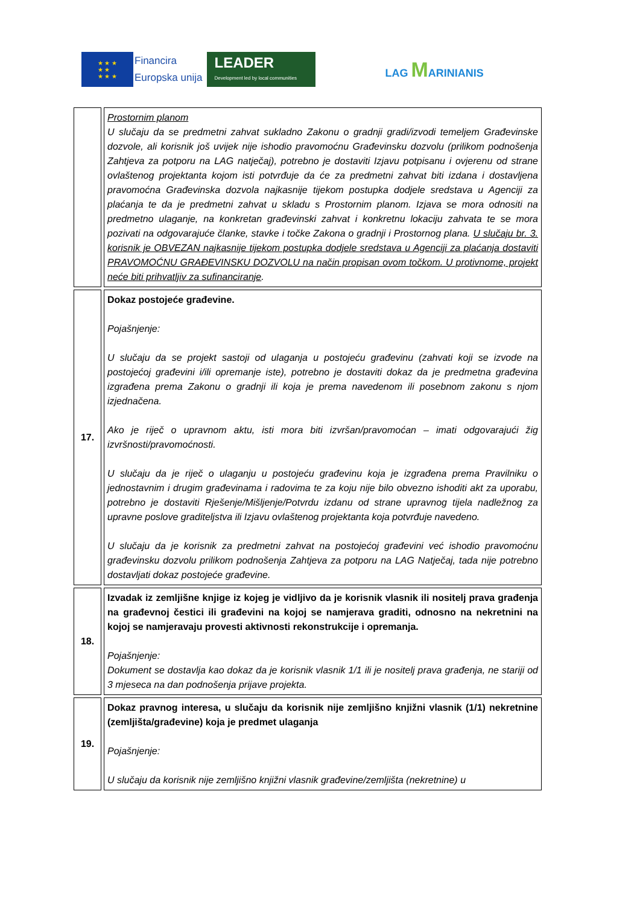★ ★ ★
★ ★
★ ★ ★
Financira
Europska unija
LEADER
Development led by local communities
LAG MARINIANIS
| | Prostornim planom U slučaju da se predmetni zahvat sukladno Zakonu o gradnji gradi/izvodi temeljem Građevinske dozvole, ali korisnik još uvijek nije ishodio pravomoćnu Građevinsku dozvolu (prilikom podnošenja Zahtjeva za potporu na LAG natječaj), potrebno je dostaviti Izjavu potpisanu i ovjerenu od strane ovlaštenog projektanta kojom isti potvrđuje da će za predmetni zahvat biti izdana i dostavljena pravomoćna Građevinska dozvola najkasnije tijekom postupka dodjele sredstava u Agenciji za plaćanja te da je predmetni zahvat u skladu s Prostornim planom. Izjava se mora odnositi na predmetno ulaganje, na konkretan građevinski zahvat i konkretnu lokaciju zahvata te se mora pozivati na odgovarajuće članke, stavke i točke Zakona o gradnji i Prostornog plana. U slučaju br. 3. korisnik je OBVEZAN najkasnije tijekom postupka dodjele sredstava u Agenciji za plaćanja dostaviti PRAVOMOĆNU GRAĐEVINSKU DOZVOLU na način propisan ovom točkom. U protivnome, projekt neće biti prihvatljiv za sufinanciranje . |
| 17. | Dokaz postojeće građevine. Pojašnjenje: U slučaju da se projekt sastoji od ulaganja u postojeću građevinu (zahvati koji se izvode na postojećoj građevini i/ili opremanje iste), potrebno je dostaviti dokaz da je predmetna građevina izgrađena prema Zakonu o gradnji ili koja je prema navedenom ili posebnom zakonu s njom izjednačena. Ako je riječ o upravnom aktu, isti mora biti izvršan/pravomoćan – imati odgovarajući žig izvršnosti/pravomoćnosti. U slučaju da je riječ o ulaganju u postojeću građevinu koja je izgrađena prema Pravilniku o jednostavnim i drugim građevinama i radovima te za koju nije bilo obvezno ishoditi akt za uporabu, potrebno je dostaviti Rješenje/Mišljenje/Potvrdu izdanu od strane upravnog tijela nadležnog za upravne poslove graditeljstva ili Izjavu ovlaštenog projektanta koja potvrđuje navedeno. U slučaju da je korisnik za predmetni zahvat na postojećoj građevini već ishodio pravomoćnu građevinsku dozvolu prilikom podnošenja Zahtjeva za potporu na LAG Natječaj, tada nije potrebno dostavljati dokaz postojeće građevine. |
| 18. | Izvadak iz zemljišne knjige iz kojeg je vidljivo da je korisnik vlasnik ili nositelj prava građenja na građevnoj čestici ili građevini na kojoj se namjerava graditi, odnosno na nekretnini na kojoj se namjeravaju provesti aktivnosti rekonstrukcije i opremanja. Pojašnjenje: Dokument se dostavlja kao dokaz da je korisnik vlasnik 1/1 ili je nositelj prava građenja, ne stariji od 3 mjeseca na dan podnošenja prijave projekta. |
| 19. | Dokaz pravnog interesa, u slučaju da korisnik nije zemljišno knjižni vlasnik (1/1) nekretnine (zemljišta/građevine) koja je predmet ulaganja Pojašnjenje: U slučaju da korisnik nije zemljišno knjižni vlasnik građevine/zemljišta (nekretnine) u |